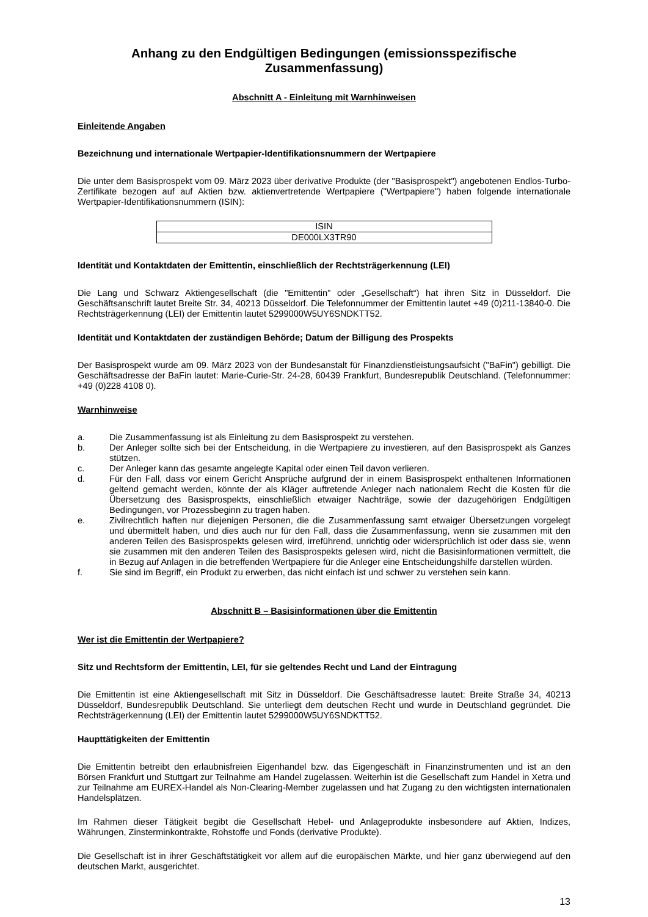Anhang zu den Endgültigen Bedingungen (emissionsspezifische Zusammenfassung)
Abschnitt A - Einleitung mit Warnhinweisen
Einleitende Angaben
Bezeichnung und internationale Wertpapier-Identifikationsnummern der Wertpapiere
Die unter dem Basisprospekt vom 09. März 2023 über derivative Produkte (der "Basisprospekt") angebotenen Endlos-Turbo-Zertifikate bezogen auf auf Aktien bzw. aktienvertretende Wertpapiere ("Wertpapiere") haben folgende internationale Wertpapier-Identifikationsnummern (ISIN):
| ISIN |
| DE000LX3TR90 |
Identität und Kontaktdaten der Emittentin, einschließlich der Rechtsträgerkennung (LEI)
Die Lang und Schwarz Aktiengesellschaft (die "Emittentin" oder „Gesellschaft“) hat ihren Sitz in Düsseldorf. Die Geschäftsanschrift lautet Breite Str. 34, 40213 Düsseldorf. Die Telefonnummer der Emittentin lautet +49 (0)211-13840-0. Die Rechtsträgerkennung (LEI) der Emittentin lautet 5299000W5UY6SNDKTT52.
Identität und Kontaktdaten der zuständigen Behörde; Datum der Billigung des Prospekts
Der Basisprospekt wurde am 09. März 2023 von der Bundesanstalt für Finanzdienstleistungsaufsicht ("BaFin") gebilligt. Die Geschäftsadresse der BaFin lautet: Marie-Curie-Str. 24-28, 60439 Frankfurt, Bundesrepublik Deutschland. (Telefonnummer: +49 (0)228 4108 0).
Warnhinweise
a. Die Zusammenfassung ist als Einleitung zu dem Basisprospekt zu verstehen.
b. Der Anleger sollte sich bei der Entscheidung, in die Wertpapiere zu investieren, auf den Basisprospekt als Ganzes stützen.
c. Der Anleger kann das gesamte angelegte Kapital oder einen Teil davon verlieren.
d. Für den Fall, dass vor einem Gericht Ansprüche aufgrund der in einem Basisprospekt enthaltenen Informationen geltend gemacht werden, könnte der als Kläger auftretende Anleger nach nationalem Recht die Kosten für die Übersetzung des Basisprospekts, einschließlich etwaiger Nachträge, sowie der dazugehörigen Endgültigen Bedingungen, vor Prozessbeginn zu tragen haben.
e. Zivilrechtlich haften nur diejenigen Personen, die die Zusammenfassung samt etwaiger Übersetzungen vorgelegt und übermittelt haben, und dies auch nur für den Fall, dass die Zusammenfassung, wenn sie zusammen mit den anderen Teilen des Basisprospekts gelesen wird, irreführend, unrichtig oder widersprüchlich ist oder dass sie, wenn sie zusammen mit den anderen Teilen des Basisprospekts gelesen wird, nicht die Basisinformationen vermittelt, die in Bezug auf Anlagen in die betreffenden Wertpapiere für die Anleger eine Entscheidungshilfe darstellen würden.
f. Sie sind im Begriff, ein Produkt zu erwerben, das nicht einfach ist und schwer zu verstehen sein kann.
Abschnitt B – Basisinformationen über die Emittentin
Wer ist die Emittentin der Wertpapiere?
Sitz und Rechtsform der Emittentin, LEI, für sie geltendes Recht und Land der Eintragung
Die Emittentin ist eine Aktiengesellschaft mit Sitz in Düsseldorf. Die Geschäftsadresse lautet: Breite Straße 34, 40213 Düsseldorf, Bundesrepublik Deutschland. Sie unterliegt dem deutschen Recht und wurde in Deutschland gegründet. Die Rechtsträgerkennung (LEI) der Emittentin lautet 5299000W5UY6SNDKTT52.
Haupttätigkeiten der Emittentin
Die Emittentin betreibt den erlaubnisfreien Eigenhandel bzw. das Eigengeschäft in Finanzinstrumenten und ist an den Börsen Frankfurt und Stuttgart zur Teilnahme am Handel zugelassen. Weiterhin ist die Gesellschaft zum Handel in Xetra und zur Teilnahme am EUREX-Handel als Non-Clearing-Member zugelassen und hat Zugang zu den wichtigsten internationalen Handelsplätzen.
Im Rahmen dieser Tätigkeit begibt die Gesellschaft Hebel- und Anlageprodukte insbesondere auf Aktien, Indizes, Währungen, Zinsterminkontrakte, Rohstoffe und Fonds (derivative Produkte).
Die Gesellschaft ist in ihrer Geschäftstätigkeit vor allem auf die europäischen Märkte, und hier ganz überwiegend auf den deutschen Markt, ausgerichtet.
13